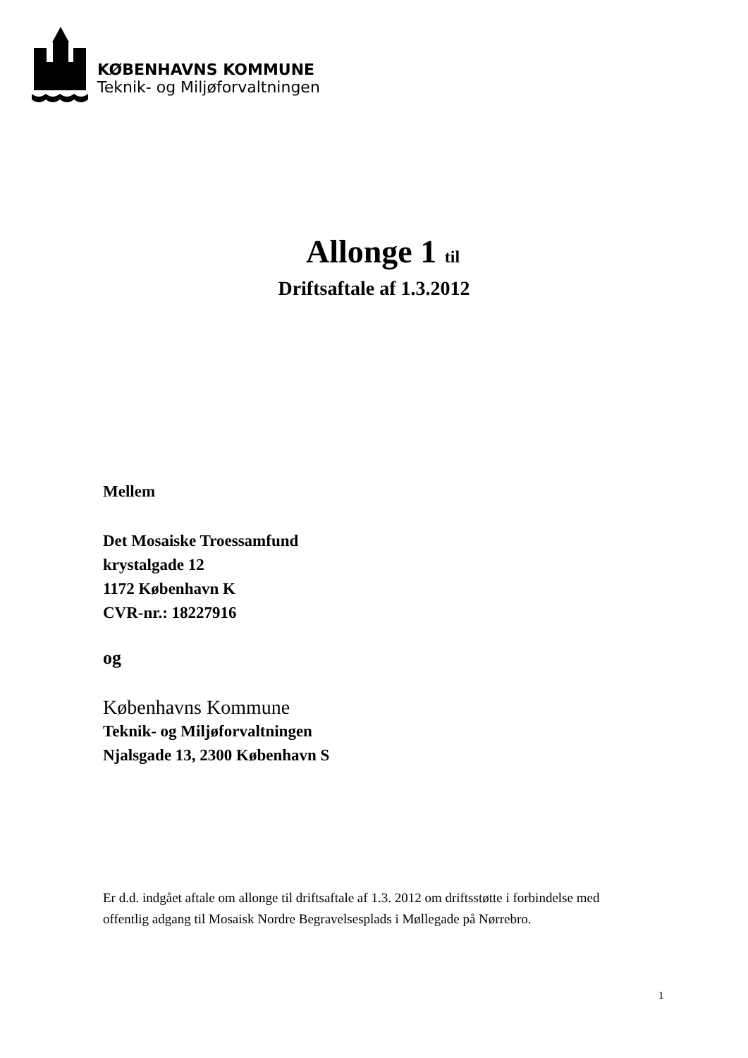KØBENHAVNS KOMMUNE
Teknik- og Miljøforvaltningen
Allonge 1 til
Driftsaftale af 1.3.2012
Mellem
Det Mosaiske Troessamfund
krystalgade 12
1172 København K
CVR-nr.: 18227916
og
Københavns Kommune
Teknik- og Miljøforvaltningen
Njalsgade 13, 2300 København S
Er d.d. indgået aftale om allonge til driftsaftale af 1.3. 2012 om driftsstøtte i forbindelse med offentlig adgang til Mosaisk Nordre Begravelsesplads i Møllegade på Nørrebro.
1